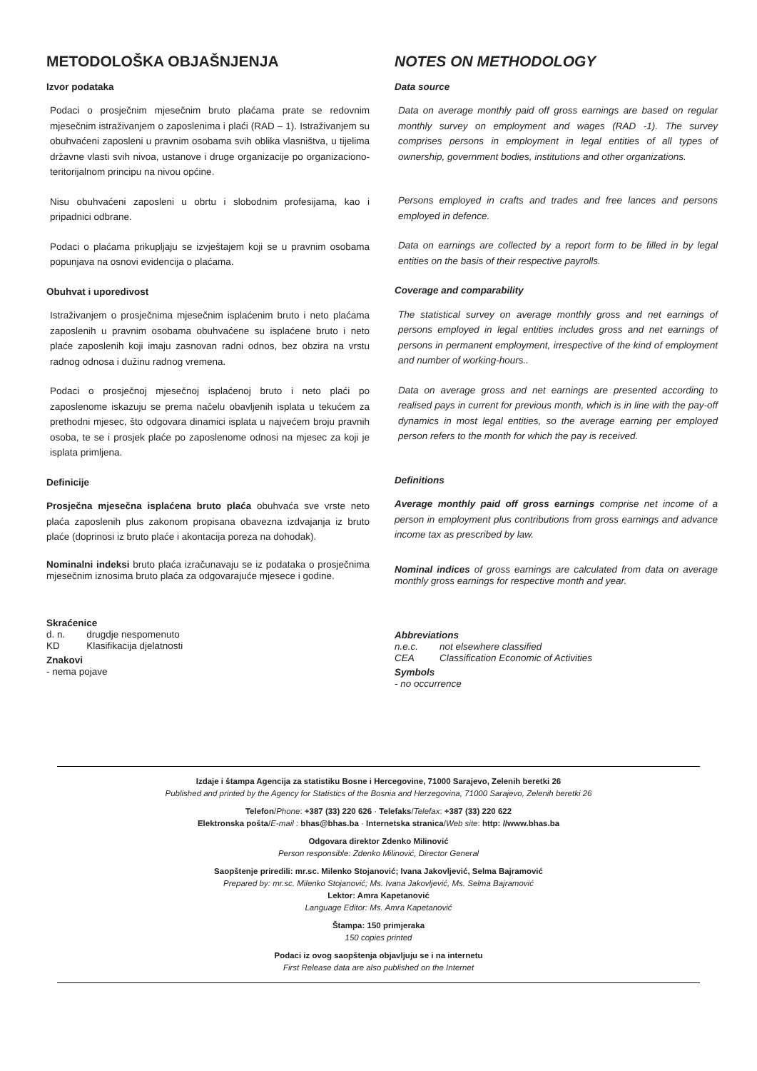METODOLOŠKA OBJAŠNJENJA
Izvor podataka
Podaci o prosječnim mjesečnim bruto plaćama prate se redovnim mjesečnim istraživanjem o zaposlenima i plaći (RAD – 1). Istraživanjem su obuhvaćeni zaposleni u pravnim osobama svih oblika vlasništva, u tijelima državne vlasti svih nivoa, ustanove i druge organizacije po organizaciono-teritorijalnom principu na nivou općine.
Nisu obuhvaćeni zaposleni u obrtu i slobodnim profesijama, kao i pripadnici odbrane.
Podaci o plaćama prikupljaju se izvještajem koji se u pravnim osobama popunjava na osnovi evidencija o plaćama.
Obuhvat i uporedivost
Istraživanjem o prosječnima mjesečnim isplaćenim bruto i neto plaćama zaposlenih u pravnim osobama obuhvaćene su isplaćene bruto i neto plaće zaposlenih koji imaju zasnovan radni odnos, bez obzira na vrstu radnog odnosa i dužinu radnog vremena.
Podaci o prosječnoj mjesečnoj isplaćenoj bruto i neto plaći po zaposlenome iskazuju se prema načelu obavljenih isplata u tekućem za prethodni mjesec, što odgovara dinamici isplata u najvećem broju pravnih osoba, te se i prosjek plaće po zaposlenome odnosi na mjesec za koji je isplata primljena.
Definicije
Prosječna mjesečna isplaćena bruto plaća obuhvaća sve vrste neto plaća zaposlenih plus zakonom propisana obavezna izdvajanja iz bruto plaće (doprinosi iz bruto plaće i akontacija poreza na dohodak).
Nominalni indeksi bruto plaća izračunavaju se iz podataka o prosječnima mjesečnim iznosima bruto plaća za odgovarajuće mjesece i godine.
Skraćenice
| d. n. | drugdje nespomenuto |
| KD | Klasifikacija djelatnosti |
Znakovi
- nema pojave
NOTES ON METHODOLOGY
Data source
Data on average monthly paid off gross earnings are based on regular monthly survey on employment and wages (RAD -1). The survey comprises persons in employment in legal entities of all types of ownership, government bodies, institutions and other organizations.
Persons employed in crafts and trades and free lances and persons employed in defence.
Data on earnings are collected by a report form to be filled in by legal entities on the basis of their respective payrolls.
Coverage and comparability
The statistical survey on average monthly gross and net earnings of persons employed in legal entities includes gross and net earnings of persons in permanent employment, irrespective of the kind of employment and number of working-hours..
Data on average gross and net earnings are presented according to realised pays in current for previous month, which is in line with the pay-off dynamics in most legal entities, so the average earning per employed person refers to the month for which the pay is received.
Definitions
Average monthly paid off gross earnings comprise net income of a person in employment plus contributions from gross earnings and advance income tax as prescribed by law.
Nominal indices of gross earnings are calculated from data on average monthly gross earnings for respective month and year.
Abbreviations
| n.e.c. | not elsewhere classified |
| CEA | Classification Economic of Activities |
Symbols
- no occurrence
Izdaje i štampa Agencija za statistiku Bosne i Hercegovine, 71000 Sarajevo, Zelenih beretki 26
Published and printed by the Agency for Statistics of the Bosnia and Herzegovina, 71000 Sarajevo, Zelenih beretki 26
Telefon/Phone: +387 (33) 220 626 · Telefaks/Telefax: +387 (33) 220 622
Elektronska pošta/E-mail : bhas@bhas.ba · Internetska stranica/Web site: http: //www.bhas.ba
Odgovara direktor Zdenko Milinović
Person responsible: Zdenko Milinović, Director General
Saopštenje priredili: mr.sc. Milenko Stojanović; Ivana Jakovljević, Selma Bajramović
Prepared by: mr.sc. Milenko Stojanović; Ms. Ivana Jakovljević, Ms. Selma Bajramović
Lektor: Amra Kapetanović
Language Editor: Ms. Amra Kapetanović
Štampa: 150 primjeraka
150 copies printed
Podaci iz ovog saopštenja objavljuju se i na internetu
First Release data are also published on the Internet